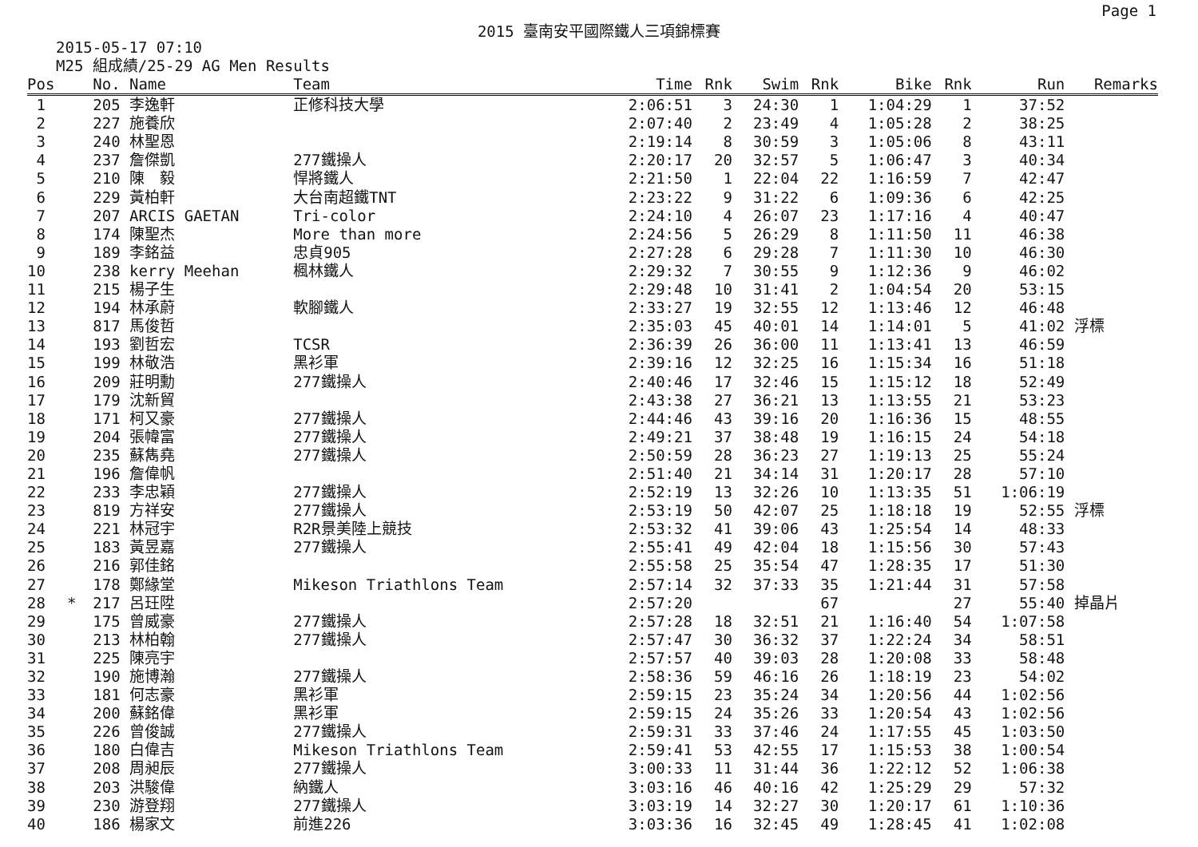Page 1
2015 臺南安平國際鐵人三項錦標賽
2015-05-17 07:10
M25 組成績/25-29 AG Men Results
| Pos | | No. | Name | Team | Time | Rnk | Swim | Rnk | Bike | Rnk | Run | Remarks |
| --- | --- | --- | --- | --- | --- | --- | --- | --- | --- | --- | --- | --- |
| 1 | | 205 | 李逸軒 | 正修科技大學 | 2:06:51 | 3 | 24:30 | 1 | 1:04:29 | 1 | 37:52 | |
| 2 | | 227 | 施養欣 | | 2:07:40 | 2 | 23:49 | 4 | 1:05:28 | 2 | 38:25 | |
| 3 | | 240 | 林聖恩 | | 2:19:14 | 8 | 30:59 | 3 | 1:05:06 | 8 | 43:11 | |
| 4 | | 237 | 詹傑凱 | 277鐵操人 | 2:20:17 | 20 | 32:57 | 5 | 1:06:47 | 3 | 40:34 | |
| 5 | | 210 | 陳 毅 | 悍將鐵人 | 2:21:50 | 1 | 22:04 | 22 | 1:16:59 | 7 | 42:47 | |
| 6 | | 229 | 黃柏軒 | 大台南超鐵TNT | 2:23:22 | 9 | 31:22 | 6 | 1:09:36 | 6 | 42:25 | |
| 7 | | 207 | ARCIS GAETAN | Tri-color | 2:24:10 | 4 | 26:07 | 23 | 1:17:16 | 4 | 40:47 | |
| 8 | | 174 | 陳聖杰 | More than more | 2:24:56 | 5 | 26:29 | 8 | 1:11:50 | 11 | 46:38 | |
| 9 | | 189 | 李銘益 | 忠貞905 | 2:27:28 | 6 | 29:28 | 7 | 1:11:30 | 10 | 46:30 | |
| 10 | | 238 | kerry Meehan | 楓林鐵人 | 2:29:32 | 7 | 30:55 | 9 | 1:12:36 | 9 | 46:02 | |
| 11 | | 215 | 楊子生 | | 2:29:48 | 10 | 31:41 | 2 | 1:04:54 | 20 | 53:15 | |
| 12 | | 194 | 林承蔚 | 軟腳鐵人 | 2:33:27 | 19 | 32:55 | 12 | 1:13:46 | 12 | 46:48 | |
| 13 | | 817 | 馬俊哲 | | 2:35:03 | 45 | 40:01 | 14 | 1:14:01 | 5 | 41:02 | 浮標 |
| 14 | | 193 | 劉哲宏 | TCSR | 2:36:39 | 26 | 36:00 | 11 | 1:13:41 | 13 | 46:59 | |
| 15 | | 199 | 林敬浩 | 黑衫軍 | 2:39:16 | 12 | 32:25 | 16 | 1:15:34 | 16 | 51:18 | |
| 16 | | 209 | 莊明勳 | 277鐵操人 | 2:40:46 | 17 | 32:46 | 15 | 1:15:12 | 18 | 52:49 | |
| 17 | | 179 | 沈新貿 | | 2:43:38 | 27 | 36:21 | 13 | 1:13:55 | 21 | 53:23 | |
| 18 | | 171 | 柯又豪 | 277鐵操人 | 2:44:46 | 43 | 39:16 | 20 | 1:16:36 | 15 | 48:55 | |
| 19 | | 204 | 張幃富 | 277鐵操人 | 2:49:21 | 37 | 38:48 | 19 | 1:16:15 | 24 | 54:18 | |
| 20 | | 235 | 蘇雋堯 | 277鐵操人 | 2:50:59 | 28 | 36:23 | 27 | 1:19:13 | 25 | 55:24 | |
| 21 | | 196 | 詹偉帆 | | 2:51:40 | 21 | 34:14 | 31 | 1:20:17 | 28 | 57:10 | |
| 22 | | 233 | 李忠穎 | 277鐵操人 | 2:52:19 | 13 | 32:26 | 10 | 1:13:35 | 51 | 1:06:19 | |
| 23 | | 819 | 方祥安 | 277鐵操人 | 2:53:19 | 50 | 42:07 | 25 | 1:18:18 | 19 | 52:55 | 浮標 |
| 24 | | 221 | 林冠宇 | R2R景美陸上競技 | 2:53:32 | 41 | 39:06 | 43 | 1:25:54 | 14 | 48:33 | |
| 25 | | 183 | 黃昱嘉 | 277鐵操人 | 2:55:41 | 49 | 42:04 | 18 | 1:15:56 | 30 | 57:43 | |
| 26 | | 216 | 郭佳銘 | | 2:55:58 | 25 | 35:54 | 47 | 1:28:35 | 17 | 51:30 | |
| 27 | | 178 | 鄭緣堂 | Mikeson Triathlons Team | 2:57:14 | 32 | 37:33 | 35 | 1:21:44 | 31 | 57:58 | |
| 28 | * | 217 | 呂玨陞 | | 2:57:20 | | | 67 | | 27 | 55:40 | 掉晶片 |
| 29 | | 175 | 曾威豪 | 277鐵操人 | 2:57:28 | 18 | 32:51 | 21 | 1:16:40 | 54 | 1:07:58 | |
| 30 | | 213 | 林柏翰 | 277鐵操人 | 2:57:47 | 30 | 36:32 | 37 | 1:22:24 | 34 | 58:51 | |
| 31 | | 225 | 陳亮宇 | | 2:57:57 | 40 | 39:03 | 28 | 1:20:08 | 33 | 58:48 | |
| 32 | | 190 | 施博瀚 | 277鐵操人 | 2:58:36 | 59 | 46:16 | 26 | 1:18:19 | 23 | 54:02 | |
| 33 | | 181 | 何志豪 | 黑衫軍 | 2:59:15 | 23 | 35:24 | 34 | 1:20:56 | 44 | 1:02:56 | |
| 34 | | 200 | 蘇銘偉 | 黑衫軍 | 2:59:15 | 24 | 35:26 | 33 | 1:20:54 | 43 | 1:02:56 | |
| 35 | | 226 | 曾俊誠 | 277鐵操人 | 2:59:31 | 33 | 37:46 | 24 | 1:17:55 | 45 | 1:03:50 | |
| 36 | | 180 | 白偉吉 | Mikeson Triathlons Team | 2:59:41 | 53 | 42:55 | 17 | 1:15:53 | 38 | 1:00:54 | |
| 37 | | 208 | 周昶辰 | 277鐵操人 | 3:00:33 | 11 | 31:44 | 36 | 1:22:12 | 52 | 1:06:38 | |
| 38 | | 203 | 洪駿偉 | 納鐵人 | 3:03:16 | 46 | 40:16 | 42 | 1:25:29 | 29 | 57:32 | |
| 39 | | 230 | 游登翔 | 277鐵操人 | 3:03:19 | 14 | 32:27 | 30 | 1:20:17 | 61 | 1:10:36 | |
| 40 | | 186 | 楊家文 | 前進226 | 3:03:36 | 16 | 32:45 | 49 | 1:28:45 | 41 | 1:02:08 | |